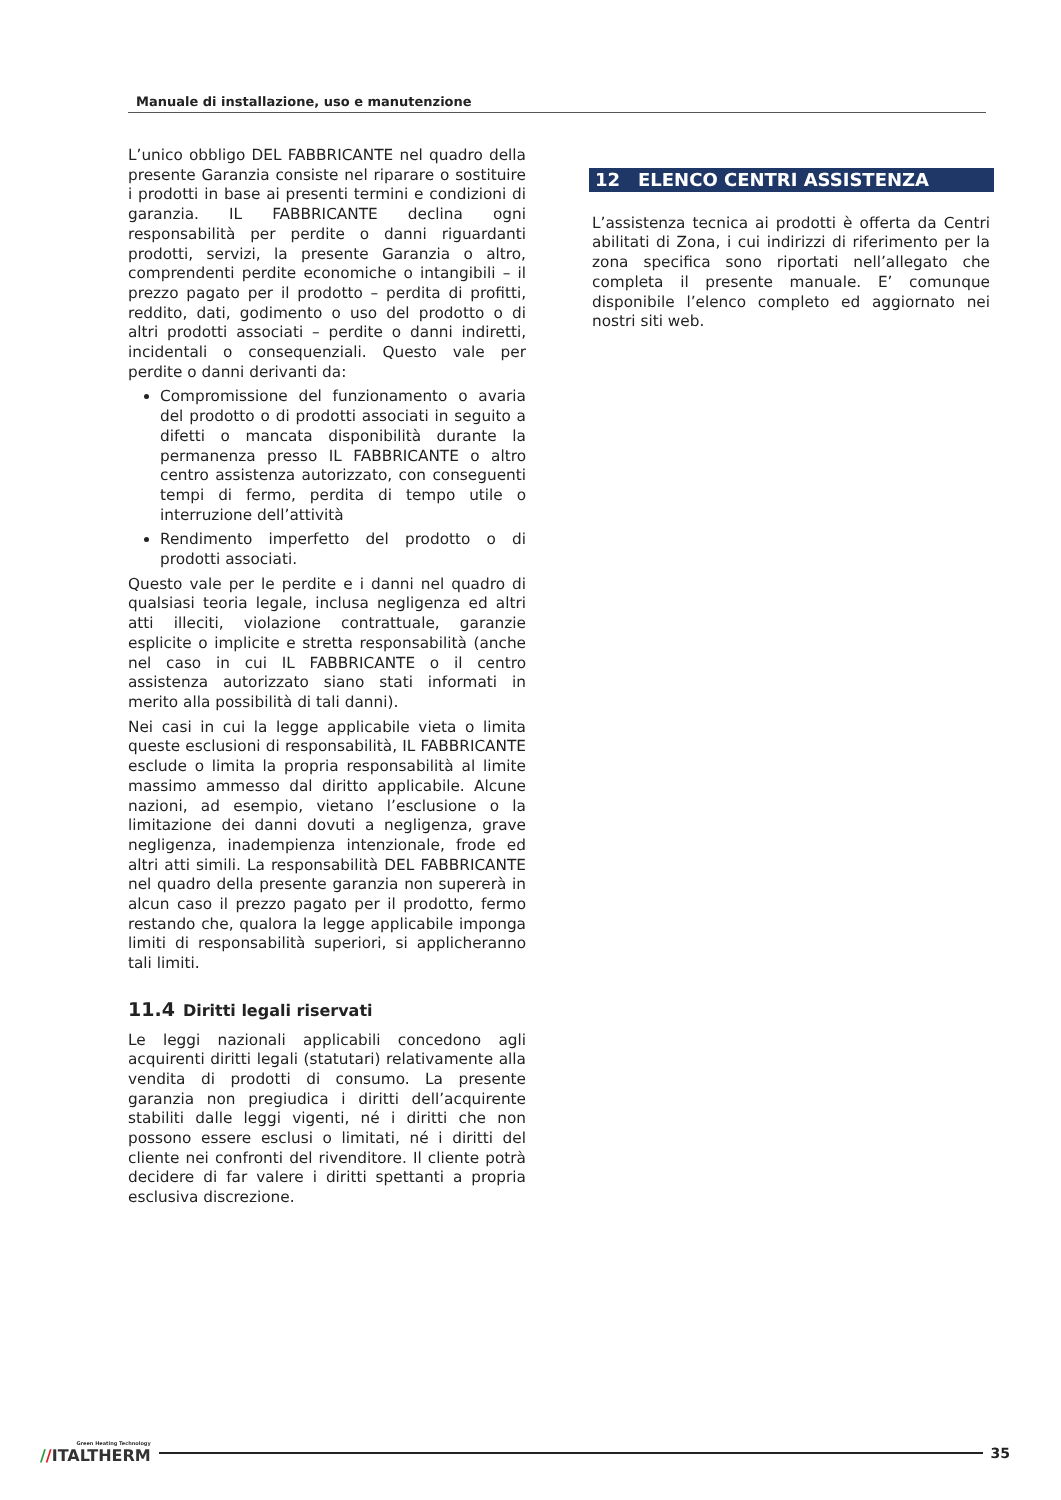Manuale di installazione, uso e manutenzione
L’unico obbligo DEL FABBRICANTE nel quadro della presente Garanzia consiste nel riparare o sostituire i prodotti in base ai presenti termini e condizioni di garanzia. IL FABBRICANTE declina ogni responsabilità per perdite o danni riguardanti prodotti, servizi, la presente Garanzia o altro, comprendenti perdite economiche o intangibili – il prezzo pagato per il prodotto – perdita di profitti, reddito, dati, godimento o uso del prodotto o di altri prodotti associati – perdite o danni indiretti, incidentali o consequenziali. Questo vale per perdite o danni derivanti da:
Compromissione del funzionamento o avaria del prodotto o di prodotti associati in seguito a difetti o mancata disponibilità durante la permanenza presso IL FABBRICANTE o altro centro assistenza autorizzato, con conseguenti tempi di fermo, perdita di tempo utile o interruzione dell’attività
Rendimento imperfetto del prodotto o di prodotti associati.
Questo vale per le perdite e i danni nel quadro di qualsiasi teoria legale, inclusa negligenza ed altri atti illeciti, violazione contrattuale, garanzie esplicite o implicite e stretta responsabilità (anche nel caso in cui IL FABBRICANTE o il centro assistenza autorizzato siano stati informati in merito alla possibilità di tali danni).
Nei casi in cui la legge applicabile vieta o limita queste esclusioni di responsabilità, IL FABBRICANTE esclude o limita la propria responsabilità al limite massimo ammesso dal diritto applicabile. Alcune nazioni, ad esempio, vietano l’esclusione o la limitazione dei danni dovuti a negligenza, grave negligenza, inadempienza intenzionale, frode ed altri atti simili. La responsabilità DEL FABBRICANTE nel quadro della presente garanzia non supererà in alcun caso il prezzo pagato per il prodotto, fermo restando che, qualora la legge applicabile imponga limiti di responsabilità superiori, si applicheranno tali limiti.
11.4 Diritti legali riservati
Le leggi nazionali applicabili concedono agli acquirenti diritti legali (statutari) relativamente alla vendita di prodotti di consumo. La presente garanzia non pregiudica i diritti dell’acquirente stabiliti dalle leggi vigenti, né i diritti che non possono essere esclusi o limitati, né i diritti del cliente nei confronti del rivenditore. Il cliente potrà decidere di far valere i diritti spettanti a propria esclusiva discrezione.
12 ELENCO CENTRI ASSISTENZA
L’assistenza tecnica ai prodotti è offerta da Centri abilitati di Zona, i cui indirizzi di riferimento per la zona specifica sono riportati nell’allegato che completa il presente manuale. E’ comunque disponibile l’elenco completo ed aggiornato nei nostri siti web.
Green Heating Technology
//ITALTHERM
35